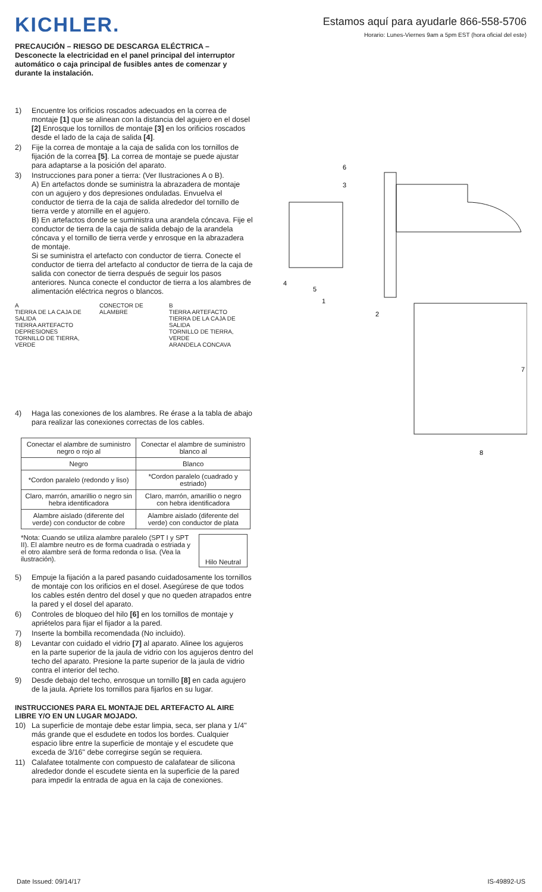Estamos aquí para ayudarle 866-558-5706
Horario: Lunes-Viernes 9am a 5pm EST (hora oficial del este)
KICHLER.
PRECAUCIÓN – RIESGO DE DESCARGA ELÉCTRICA –
Desconecte la electricidad en el panel principal del interruptor automático o caja principal de fusibles antes de comenzar y durante la instalación.
1) Encuentre los orificios roscados adecuados en la correa de montaje [1] que se alinean con la distancia del agujero en el dosel [2] Enrosque los tornillos de montaje [3] en los orificios roscados desde el lado de la caja de salida [4].
2) Fije la correa de montaje a la caja de salida con los tornillos de fijación de la correa [5]. La correa de montaje se puede ajustar para adaptarse a la posición del aparato.
3) Instrucciones para poner a tierra: (Ver Ilustraciones A o B).
A) En artefactos donde se suministra la abrazadera de montaje con un agujero y dos depresiones onduladas. Envuelva el conductor de tierra de la caja de salida alrededor del tornillo de tierra verde y atornille en el agujero.
B) En artefactos donde se suministra una arandela cóncava. Fije el conductor de tierra de la caja de salida debajo de la arandela cóncava y el tornillo de tierra verde y enrosque en la abrazadera de montaje.
Si se suministra el artefacto con conductor de tierra. Conecte el conductor de tierra del artefacto al conductor de tierra de la caja de salida con conector de tierra después de seguir los pasos anteriores. Nunca conecte el conductor de tierra a los alambres de alimentación eléctrica negros o blancos.
A
TIERRA DE LA CAJA DE SALIDA
TIERRA ARTEFACTO
DEPRESIONES
TORNILLO DE TIERRA, VERDE
CONECTOR DE ALAMBRE B
TIERRA ARTEFACTO
TIERRA DE LA CAJA DE SALIDA
TORNILLO DE TIERRA, VERDE
ARANDELA CONCAVA
4) Haga las conexiones de los alambres. Re érase a la tabla de abajo para realizar las conexiones correctas de los cables.
| Conectar el alambre de suministro negro o rojo al | Conectar el alambre de suministro blanco al |
| --- | --- |
| Negro | Blanco |
| *Cordon paralelo (redondo y liso) | *Cordon paralelo (cuadrado y estriado) |
| Claro, marrón, amarillio o negro sin hebra identificadora | Claro, marrón, amarillio o negro con hebra identificadora |
| Alambre aislado (diferente del verde) con conductor de cobre | Alambre aislado (diferente del verde) con conductor de plata |
*Nota: Cuando se utiliza alambre paralelo (SPT I y SPT II). El alambre neutro es de forma cuadrada o estriada y el otro alambre será de forma redonda o lisa. (Vea la ilustración). Hilo Neutral
5) Empuje la fijación a la pared pasando cuidadosamente los tornillos de montaje con los orificios en el dosel. Asegúrese de que todos los cables estén dentro del dosel y que no queden atrapados entre la pared y el dosel del aparato.
6) Controles de bloqueo del hilo [6] en los tornillos de montaje y apriételos para fijar el fijador a la pared.
7) Inserte la bombilla recomendada (No incluido).
8) Levantar con cuidado el vidrio [7] al aparato. Alinee los agujeros en la parte superior de la jaula de vidrio con los agujeros dentro del techo del aparato. Presione la parte superior de la jaula de vidrio contra el interior del techo.
9) Desde debajo del techo, enrosque un tornillo [8] en cada agujero de la jaula. Apriete los tornillos para fijarlos en su lugar.
INSTRUCCIONES PARA EL MONTAJE DEL ARTEFACTO AL AIRE LIBRE Y/O EN UN LUGAR MOJADO.
10) La superficie de montaje debe estar limpia, seca, ser plana y 1/4" más grande que el esdudete en todos los bordes. Cualquier espacio libre entre la superficie de montaje y el escudete que exceda de 3/16" debe corregirse según se requiera.
11) Calafatee totalmente con compuesto de calafatear de silicona alrededor donde el escudete sienta en la superficie de la pared para impedir la entrada de agua en la caja de conexiones.
6
3
4
5
1
2
7
8
Date Issued: 09/14/17 IS-49892-US